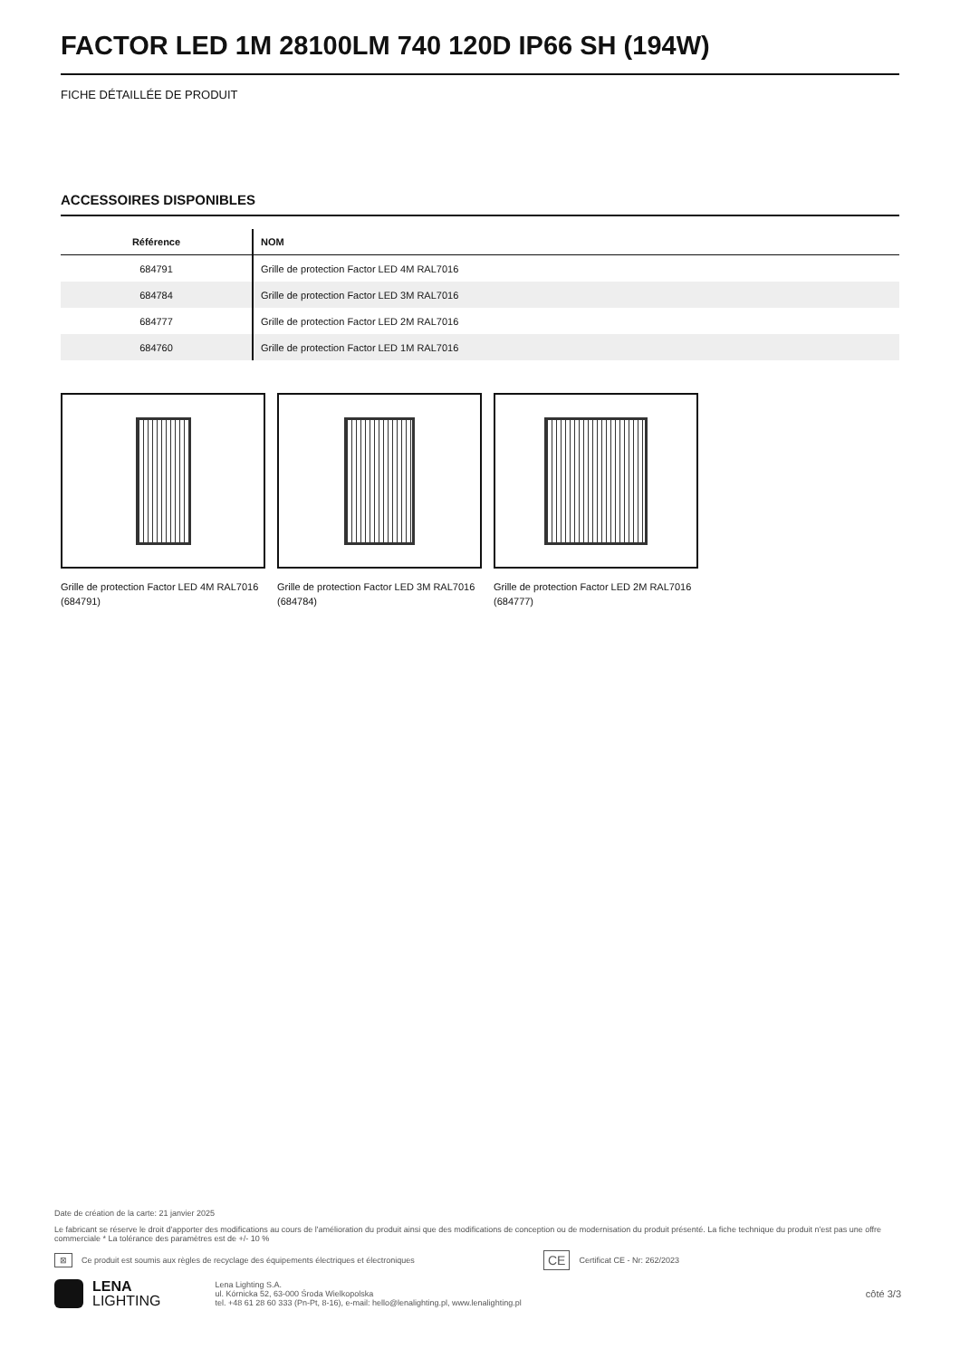FACTOR LED 1M 28100LM 740 120D IP66 SH (194W)
FICHE DÉTAILLÉE DE PRODUIT
ACCESSOIRES DISPONIBLES
| Référence | NOM |
| --- | --- |
| 684791 | Grille de protection Factor LED 4M RAL7016 |
| 684784 | Grille de protection Factor LED 3M RAL7016 |
| 684777 | Grille de protection Factor LED 2M RAL7016 |
| 684760 | Grille de protection Factor LED 1M RAL7016 |
Grille de protection Factor LED 4M RAL7016 (684791)
Grille de protection Factor LED 3M RAL7016 (684784)
Grille de protection Factor LED 2M RAL7016 (684777)
Date de création de la carte: 21 janvier 2025
Le fabricant se réserve le droit d'apporter des modifications au cours de l'amélioration du produit ainsi que des modifications de conception ou de modernisation du produit présenté. La fiche technique du produit n'est pas une offre commerciale * La tolérance des paramètres est de +/- 10 %
⊠ Ce produit est soumis aux règles de recyclage des équipements électriques et électroniques CE Certificat CE - Nr: 262/2023
LENA
LIGHTING
Lena Lighting S.A.
ul. Kórnicka 52, 63-000 Środa Wielkopolska
tel. +48 61 28 60 333 (Pn-Pt, 8-16), e-mail: hello@lenalighting.pl, www.lenalighting.pl
côté 3/3